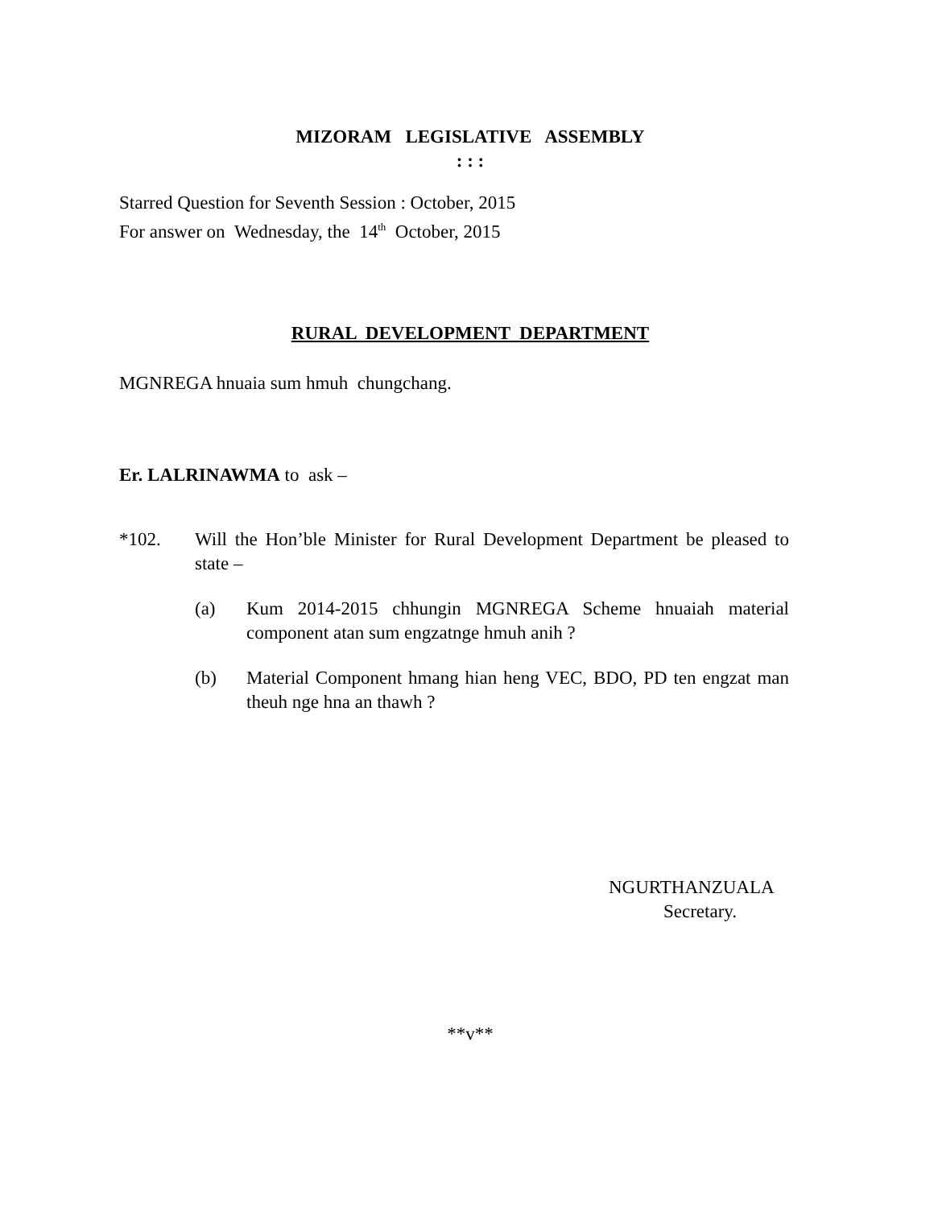MIZORAM LEGISLATIVE ASSEMBLY
: : :
Starred Question for Seventh Session : October, 2015
For answer on Wednesday, the 14<sup>th</sup> October, 2015
RURAL DEVELOPMENT DEPARTMENT
MGNREGA hnuaia sum hmuh chungchang.
Er. LALRINAWMA to ask –
*102. Will the Hon’ble Minister for Rural Development Department be pleased to state –
(a) Kum 2014-2015 chhungin MGNREGA Scheme hnuaiah material component atan sum engzatnge hmuh anih ?
(b) Material Component hmang hian heng VEC, BDO, PD ten engzat man theuh nge hna an thawh ?
NGURTHANZUALA
Secretary.
**v**